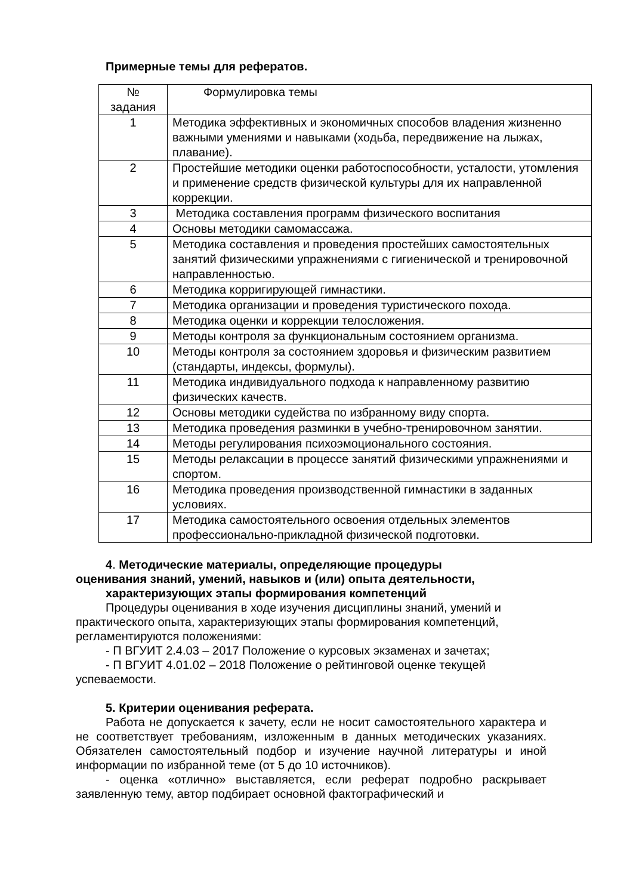Примерные темы для рефератов.
| № задания | Формулировка темы |
| 1 | Методика эффективных и экономичных способов владения жизненно важными умениями и навыками (ходьба, передвижение на лыжах, плавание). |
| 2 | Простейшие методики оценки работоспособности, усталости, утомления и применение средств физической культуры для их направленной коррекции. |
| 3 | Методика составления программ физического воспитания |
| 4 | Основы методики самомассажа. |
| 5 | Методика составления и проведения простейших самостоятельных занятий физическими упражнениями с гигиенической и тренировочной направленностью. |
| 6 | Методика корригирующей гимнастики. |
| 7 | Методика организации и проведения туристического похода. |
| 8 | Методика оценки и коррекции телосложения. |
| 9 | Методы контроля за функциональным состоянием организма. |
| 10 | Методы контроля за состоянием здоровья и физическим развитием (стандарты, индексы, формулы). |
| 11 | Методика индивидуального подхода к направленному развитию физических качеств. |
| 12 | Основы методики судейства по избранному виду спорта. |
| 13 | Методика проведения разминки в учебно-тренировочном занятии. |
| 14 | Методы регулирования психоэмоционального состояния. |
| 15 | Методы релаксации в процессе занятий физическими упражнениями и спортом. |
| 16 | Методика проведения производственной гимнастики в заданных условиях. |
| 17 | Методика самостоятельного освоения отдельных элементов профессионально-прикладной физической подготовки. |
4. Методические материалы, определяющие процедуры
оценивания знаний, умений, навыков и (или) опыта деятельности,
характеризующих этапы формирования компетенций
Процедуры оценивания в ходе изучения дисциплины знаний, умений и практического опыта, характеризующих этапы формирования компетенций, регламентируются положениями:
- П ВГУИТ 2.4.03 – 2017 Положение о курсовых экзаменах и зачетах;
- П ВГУИТ 4.01.02 – 2018 Положение о рейтинговой оценке текущей успеваемости.
5. Критерии оценивания реферата.
Работа не допускается к зачету, если не носит самостоятельного характера и не соответствует требованиям, изложенным в данных методических указаниях. Обязателен самостоятельный подбор и изучение научной литературы и иной информации по избранной теме (от 5 до 10 источников).
- оценка «отлично» выставляется, если реферат подробно раскрывает заявленную тему, автор подбирает основной фактографический и